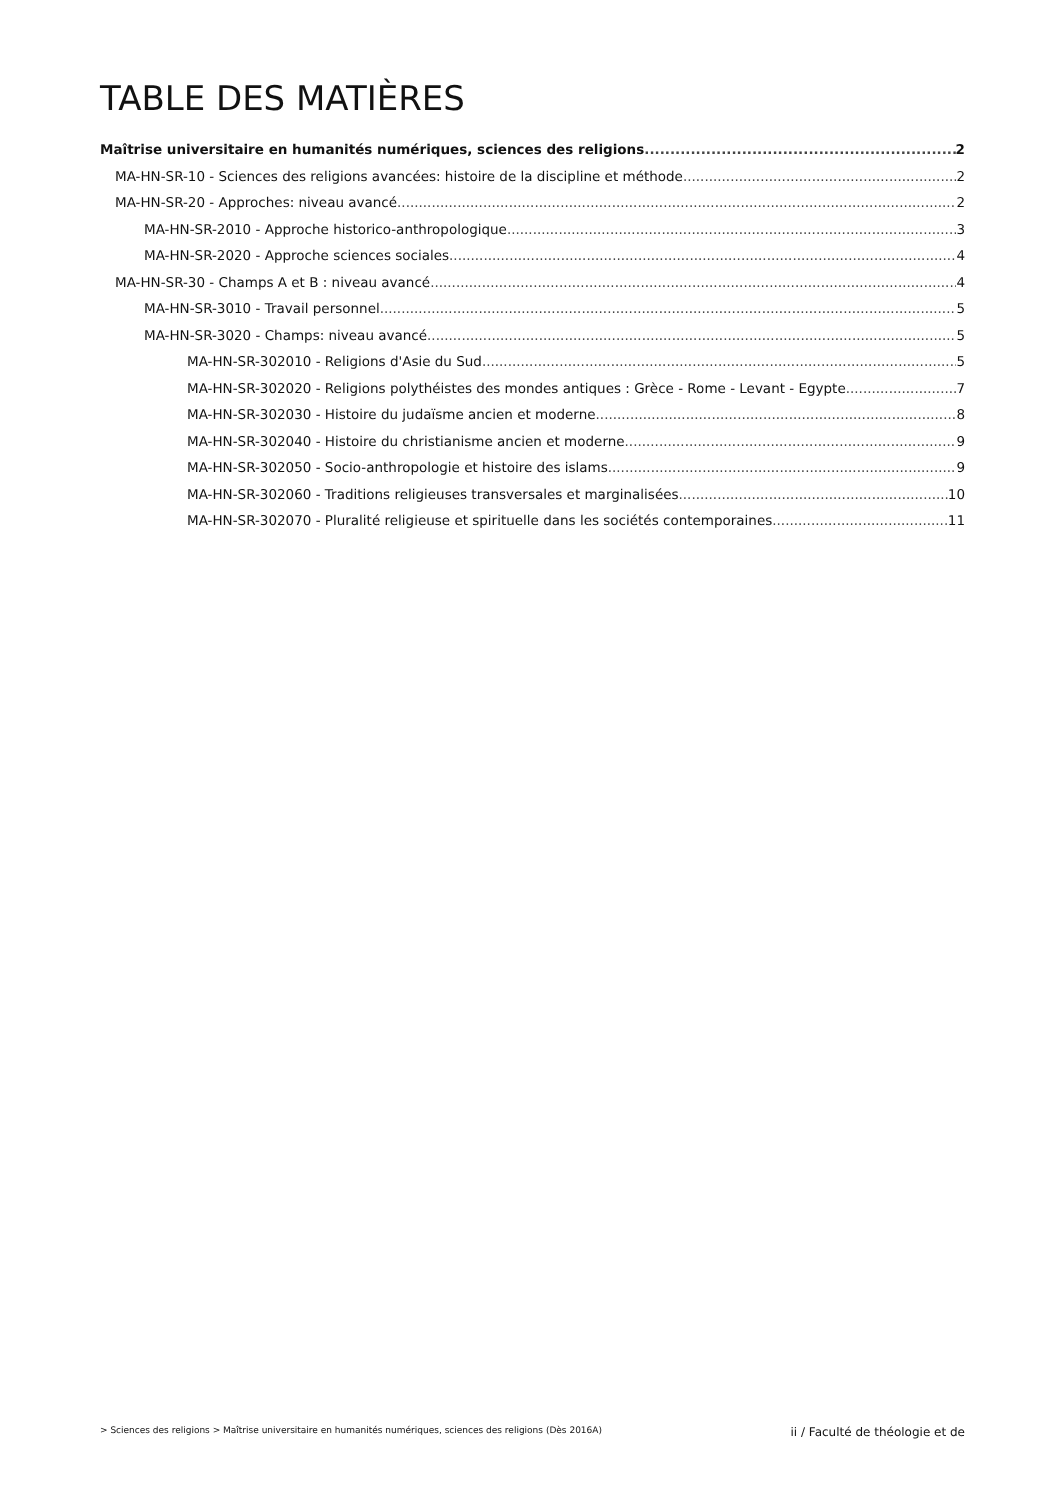TABLE DES MATIÈRES
Maîtrise universitaire en humanités numériques, sciences des religions 2
MA-HN-SR-10 - Sciences des religions avancées: histoire de la discipline et méthode 2
MA-HN-SR-20 - Approches: niveau avancé 2
MA-HN-SR-2010 - Approche historico-anthropologique 3
MA-HN-SR-2020 - Approche sciences sociales 4
MA-HN-SR-30 - Champs A et B : niveau avancé 4
MA-HN-SR-3010 - Travail personnel 5
MA-HN-SR-3020 - Champs: niveau avancé 5
MA-HN-SR-302010 - Religions d'Asie du Sud 5
MA-HN-SR-302020 - Religions polythéistes des mondes antiques : Grèce - Rome - Levant - Egypte 7
MA-HN-SR-302030 - Histoire du judaïsme ancien et moderne 8
MA-HN-SR-302040 - Histoire du christianisme ancien et moderne 9
MA-HN-SR-302050 - Socio-anthropologie et histoire des islams 9
MA-HN-SR-302060 - Traditions religieuses transversales et marginalisées 10
MA-HN-SR-302070 - Pluralité religieuse et spirituelle dans les sociétés contemporaines 11
> Sciences des religions > Maîtrise universitaire en humanités numériques, sciences des religions (Dès 2016A) ii / Faculté de théologie et de